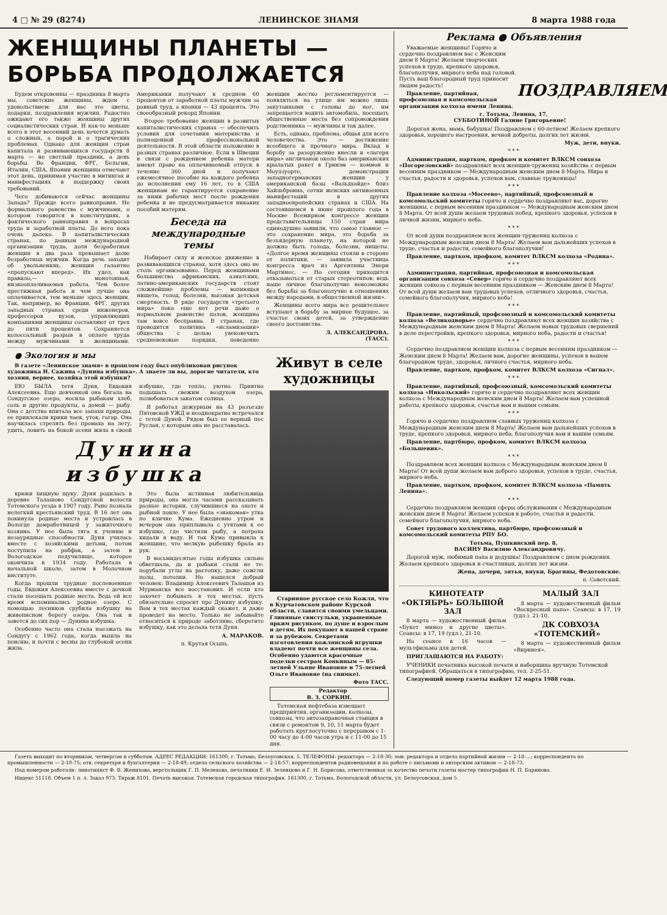4 □ № 29 (8274) ЛЕНИНСКОЕ ЗНАМЯ 8 марта 1988 года
ЖЕНЩИНЫ ПЛАНЕТЫ — БОРЬБА ПРОДОЛЖАЕТСЯ
Будем откровенны — праздника 8 марта мы, советские женщины, ждем с удовольствием: для нас это цветы, подарки, поздравления мужчин. Радостно ожидают его также женщины других социалистических стран. И как-то меньше всего в этот весенний день хочется думать о сложных, а порой и о трагических проблемах. Однако для женщин стран капитала и развивающихся государств 8 марта — не светлый праздник, а день борьбы. Во Франции, ФРГ, Бельгии, Италии, США, Японии женщины отмечают этот день, принимая участие в митингах и манифестациях в поддержку своих требований.
Чего добиваются сейчас женщины Запада? Прежде всего равноправия. Не формального равенства с мужчинами, о котором говорится в конституциях, а фактического равноправия в вопросах труда и заработной платы. До него пока очень далеко. В капиталистических странах, по данным международной организации труда, доля безработных женщин в два раза превышает долю безработных мужчин. Когда речь заходит об увольнениях, женщин галантно «пропускают вперед». Их удел, как правило,— монотонная, низкооплачиваемая работа. Чем более престижная работа и чем лучше она оплачивается, тем меньше здесь женщин. Так, например, во Франции, ФРГ, других западных странах среди инженеров, профессоров вузов, управляющих компаниями женщины составляют от трех до пяти процентов. Сохраняется колоссальный разрыв в оплате труда между мужчинами и женщинами. Американки получают в среднем 60 процентов от заработной платы мужчин за равный труд, а японки — 43 процента. Это своеобразный рекорд Японии.
Второе требование женщин в развитых капиталистических странах — обеспечить условия для сочетания материнства и полноценной профессиональной деятельности. В этой области положение в разных странах различное. Если в Швеции в связи с рождением ребенка матери имеют право на оплачиваемый отпуск в течение 360 дней и получают ежемесячное пособие на каждого ребенка до исполнения ему 16 лет, то в США женщинам не гарантируется сохранение за ними рабочих мест после рождения ребенка и не предусматривается никаких пособий матерям.
Беседа на международные темы
Набирает силу и женское движение в развивающихся странах, хотя здесь оно не столь организованно. Перед женщинами большинства африканских, азиатских, латино-американских государств стоят сложнейшие проблемы — вопиющая нищета, голод, болезни, высокая детская смертность. В ряде государств «третьего мира» пока еще нет речи даже о нормальном равенстве полов, женщина там вовсе бесправна. В странах, где проводится политика «исламизации» общества с целью увековечить средневековые порядки, поведение женщин жестко регламентируется — появляться на улице им можно лишь закутанными с головы до ног, им запрещается водить автомобиль, посещать общественные места без сопровождения родственника — мужчины и так далее.
Есть, однако, проблема, общая для всего человечества. Это — достижение всеобщего и прочного мира. Вклад в борьбу за разоружение внесли и «лагеря мира» англичанок около баз американских крылатых ракет в Гринэм — коммон и Моулзуорте, демонстрации западногерманских женщин у американской базы «Вальдхайде» близ Хайльбронна, сотни женских антивоенных манифестаций в других западноевропейских странах и США. На состоявшемся в июне прошлого года в Москве Всемирном конгрессе женщин представительницы 150 стран мира единодушно заявили, что самое главное — это сохранение мира, это борьба за безъядерную планету, на которой не должно быть голода, болезни, нищеты. «Долгое время женщины стояли в стороне от политики, — заявила участница конгресса врач из Аргентины Энери Мартинес. — Но сегодня приходится отказываться от старых стереотипов: ведь наше личное благополучие невозможно без борьбы за благополучие в отношениях между народами, в общественной жизни».
Женщины всего мира все решительнее вступают в борьбу за мирное будущее, за счастье своих детей, за утверждение своего достоинства.
Л. АЛЕКСАНДРОВА.
(ТАСС).
● Экология и мы
В газете «Ленинское знамя» в прошлом году был опубликован рисунок художника Н. Сажина «Дунина избушка». А знаете ли вы, дорогие читатели, кто хозяин, вернее, хозяйка этой избушки?
ЕЮ БЫЛА тетя Дуня, Евдокия Алексеевна. Еще девчонкой она бегала на Сондугское озеро, носила рыбакам хлеб, соль и другие продукты, а домой — рыбу. Она с детства впитала все запахи природы, ее привлекали крики чаек, уток, гагар. Она научилась стрелять без промаха на лету, удить, ловить на бокой осени жила в своей избушке, где тепло, уютно. Приятно подышать свежим воздухом озера, полюбоваться закатом солнца.
Я работал дежурным на 43 разъезде Пятовской УЖД и неоднократно встречался с тетей Дуней. Рядом был ее верный пес Руслан, с которым она не расставалась.
Дунина избушка
крюки хищную щуку. Дуня родилась в деревне Талашово Сондугской волости Тотемского уезда в 1907 году. Рано познала нелегкий крестьянский труд. В 16 лет она покинула родные места и устроилась в Вологде домработницей у зажиточного хозяина. У нее была тяга к учению и незаурядные способности. Дуня училась вместе с хозяйскими детьми, потом поступила на рабфак, а затем в Вологодское педучилище, которое окончила в 1934 году. Работала в начальной школе, затем в Молочном институте.
Когда прошли трудные послевоенные годы, Евдокия Алексеевна вместе с дочкой стали посещать родные места. Ведь ей все время вспоминались родное озеро. С помощью лесников срубила избушку на живописном берегу озера. Она так и зовется до сих пор — Дунина избушка.
Особенно часто она стала наезжать на Сондугу с 1962 года, когда вышла на пенсию, и почти с весны до глубокой осени жила.
Это была истинная любительница природы, она могла часами рассказывать разные истории, случившиеся на охоте и рыбной ловле. У нее была «знакомая» утка по кличке Кума. Ежедневно утром и вечером она приплывала с утятами к ее избушке, где чистили рыбу, а потроха кидали в воду. И так Кума привыкла к женщине, что мелкую рыбешку брала из рук.
В восьмидесятые годы избушка сильно обветшала, да и рыбаки стали не те: порубали углы на растопку, даже сожгли полы, потолки. Но нашелся добрый человек: Владимир Алексеевич Талашов из Мурманска все восстановил. И если кто захочет побывать в тех местах, пусть обязательно спросит про Дунину избушку. Вам в тех местах каждый скажет, и даже проведет на место. Только не забывайте относиться к природе заботливо, сберегите избушку, как это делала тетя Дуня.
А. МАРАКОВ.
п. Крутая Осыпь.
Живут в селе художницы
Старинное русское село Кожля, что в Курчатовском районе Курской области, славится своими умельцами. Глиняные свистульки, украшенные ярким рисунком, по душе и взрослым и детям. Их покупают в нашей стране и за рубежом. Секретами изготовления кожлянской игрушки владеют почти все женщины села. Особенно удаются красочные поделки сестрам Конкиным — 85-летней Ульяне Ивановне и 75-летней Ольге Ивановне (на снимке).
Фото ТАСС.
Редактор
В. З. СОРКИН.
Тотемская нефтебаза извещает предприятия, организации, колхозы, совхозы, что автозаправочная станция в связи с ремонтом 9, 10, 11 марта будет работать круглосуточно с перерывом с 1-00 часу до 4-00 часов утра и с 11-00 до 15 дня.
Реклама ● Объявления
Уважаемые женщины! Горячо и сердечно поздравляем вас с Женским днем 8 Марта! Желаем творческих успехов в труде, крепкого здоровья, благополучия, мирного неба над головой. Пусть ваш благородный труд приносит людям радость!
Правление, партийная, профсоюзная и комсомольская организации колхоза имени Ленина.
ПОЗДРАВЛЯЕМ
г. Тотьма, Ленина, 17,
СУББОТИНОЙ Галине Григорьевне!
Дорогая жена, мама, бабушка! Поздравляем с 60-летием! Желаем крепкого здоровья, хорошего настроения, вечной доброты, долгих лет жизни.
Муж, дети, внуки.
* * *
Администрация, партком, профком и комитет ВЛКСМ совхоза «Погореловский» поздравляют всех женщин-тружениц хозяйства с первым весенним праздником — Международным женским днем 8 Марта. Мира и счастья, радости и здоровья, успехов вам, славные труженицы!
* * *
Правление колхоза «Мосеево», партийный, профсоюзный и комсомольский комитеты горячо и сердечно поздравляют вас, дорогие женщины, с первым весенним праздником — Международным женским днем 8 Марта. От всей души желаем трудовых побед, крепкого здоровья, успехов в личной жизни, мирного неба.
* * *
От всей души поздравляем всех женщин-тружениц колхоза с Международным женским днем 8 Марта! Желаем вам дальнейших успехов в труде, счастья и радости, семейного благополучия!
Правление, партком, профком, комитет ВЛКСМ колхоза «Родина».
* * *
Администрация, партийная, профсоюзная и комсомольская организации совхоза «Север» горячо и сердечно поздравляют всех женщин совхоза с первым весенним праздником — Женским днем 8 Марта! От всей души желаем вам трудовых успехов, отличного здоровья, счастья, семейного благополучия, мирного неба!
* * *
Правление, партийный, профсоюзный и комсомольский комитеты колхоза «Великодворье» сердечно поздравляют всех женщин хозяйства с Международным женским днем 8 Марта! Желаем новых трудовых свершений в деле перестройки, крепкого здоровья, мирного неба, радости и счастья!
* * *
Сердечно поздравляем женщин колхоза с первым весенним праздником — Женским днем 8 Марта! Желаем вам, дорогие женщины, успехов в вашем благородном труде, здоровья, личного счастья, мирного неба.
Правление, партком, профком, комитет ВЛКСМ колхоза «Сигнал».
* * *
Правление, партийный, профсоюзный, комсомольский комитеты колхоза «Никольский» горячо и сердечно поздравляют всех женщин колхоза с Международным женским днем 8 Марта! Желаем вам успешной работы, крепкого здоровья, счастья вам и вашим семьям.
* * *
Горячо и сердечно поздравляем славных тружениц колхоза с Международным женским днем 8 Марта! Желаем вам дальнейших успехов в труде, крепкого здоровья, мирного неба, благополучия вам и вашим семьям.
Правление, партбюро, профком, комитет ВЛКСМ колхоза «Большевик».
* * *
Поздравляем всех женщин колхоза с Международным женским днем 8 Марта! От всей души желаем вам доброго здоровья, успехов в труде, счастья, мирного неба.
Правление, партком, профком, комитет ВЛКСМ колхоза «Память Ленина».
* * *
Сердечно поздравляем женщин сферы обслуживания с Международным женским днем 8 Марта! Желаем успехов в работе, счастья и радости, семейного благополучия, мирного неба.
Совет трудового коллектива, партбюро, профсоюзный и комсомольский комитеты РПУ БО.
Тотьма, Пушкинский пер. 8,
ВАСИНУ Василию Александровичу.
Дорогой муж, любимый папа и дедушка! Поздравляем с днем рождения. Желаем крепкого здоровья и счастливых, долгих лет жизни.
Жена, дочери, зятья, внуки, Брагины, Федотовские.
п. Советский.
КИНОТЕАТР «ОКТЯБРЬ» БОЛЬШОЙ ЗАЛ
8 марта — художественный фильм «Букет мимоз и другие цветы». Сеансы: в 17, 19 (удл.), 21-10.
На сеансе в 16 часов — мультфильмы для детей.
МАЛЫЙ ЗАЛ
8 марта — художественный фильм «Воскресный папа». Сеансы: в 17, 19 (удл.). 21-10.
ДК СОВХОЗА «ТОТЕМСКИЙ»
8 марта — художественный фильм «Виринея».
ПРИГЛАШАЮТСЯ НА РАБОТУ:
УЧЕНИКИ печатника высокой печати и наборщика вручную Тотемской типографией. Обращаться в типографию, тел. 2-25-51.
Следующий номер газеты выйдет 12 марта 1988 года.
Газета выходит по вторникам, четвергам и субботам. АДРЕС РЕДАКЦИИ: 161300, г. Тотьма, Белоусовская, 5. ТЕЛЕФОНЫ: редактора — 2-18-30; зам. редактора и отдела партийной жизни — 2-18-...; корреспондента по промышленности — 2-10-75; отв. секретаря и бухгалтерии — 2-18-49; отдела сельского хозяйства — 2-18-57; корреспондентов радиовещания и по работе с письмами и авторским активом — 2-18-73.
Над номером работали: линотипист Ф. В. Женихова, верстальщик Г. П. Мелехова, печатники Е. И. Зеленцова и Г. Н. Борисова, ответственная за качество печати газеты мастер типографии Н. П. Баринова.
Индекс 51118. Объем 1 п. л. Заказ 973. Тираж 8101. Печать высокая. Тотемская городская типография. 161300, г. Тотьма, Вологодской области, ул. Белоусовская, дом 5.